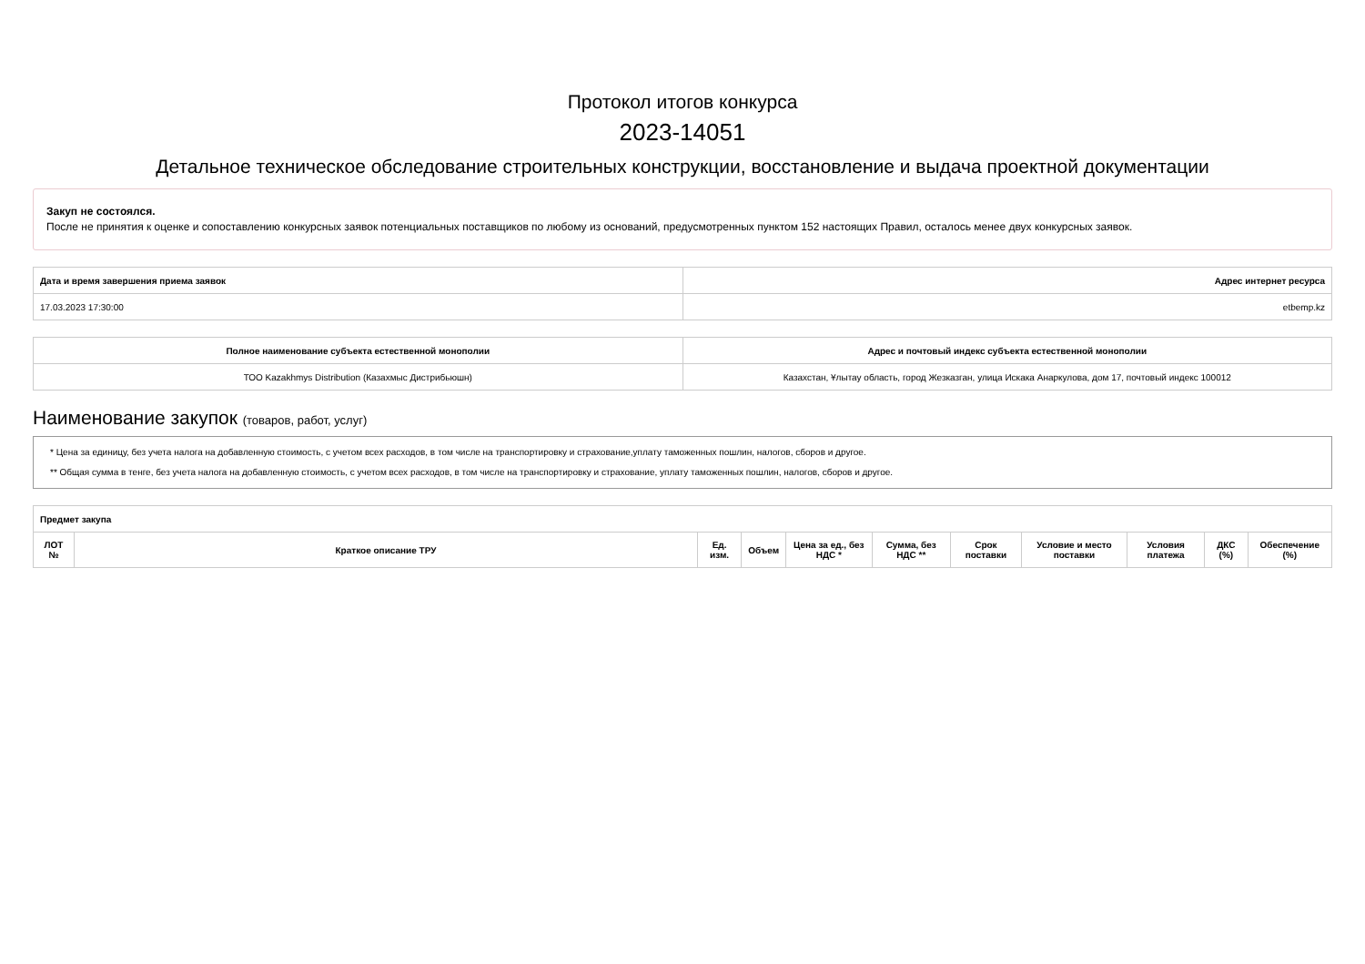Протокол итогов конкурса
2023-14051
Детальное техническое обследование строительных конструкции, восстановление и выдача проектной документации
Закуп не состоялся.
После не принятия к оценке и сопоставлению конкурсных заявок потенциальных поставщиков по любому из оснований, предусмотренных пунктом 152 настоящих Правил, осталось менее двух конкурсных заявок.
| Дата и время завершения приема заявок | Адрес интернет ресурса |
| --- | --- |
| 17.03.2023 17:30:00 | etbemp.kz |
| Полное наименование субъекта естественной монополии | Адрес и почтовый индекс субъекта естественной монополии |
| --- | --- |
| ТОО Kazakhmys Distribution (Казахмыс Дистрибьюшн) | Казахстан, Ұлытау область, город Жезказган, улица Искака Анаркулова, дом 17, почтовый индекс 100012 |
Наименование закупок (товаров, работ, услуг)
* Цена за единицу, без учета налога на добавленную стоимость, с учетом всех расходов, в том числе на транспортировку и страхование,уплату таможенных пошлин, налогов, сборов и другое.
** Общая сумма в тенге, без учета налога на добавленную стоимость, с учетом всех расходов, в том числе на транспортировку и страхование, уплату таможенных пошлин, налогов, сборов и другое.
| Предмет закупа | | | | | | | | | | |
| --- | --- | --- | --- | --- | --- | --- | --- | --- | --- | --- |
| ЛОТ № | Краткое описание ТРУ | Ед. изм. | Объем | Цена за ед., без НДС * | Сумма, без НДС ** | Срок поставки | Условие и место поставки | Условия платежа | ДКС (%) | Обеспечение (%) |